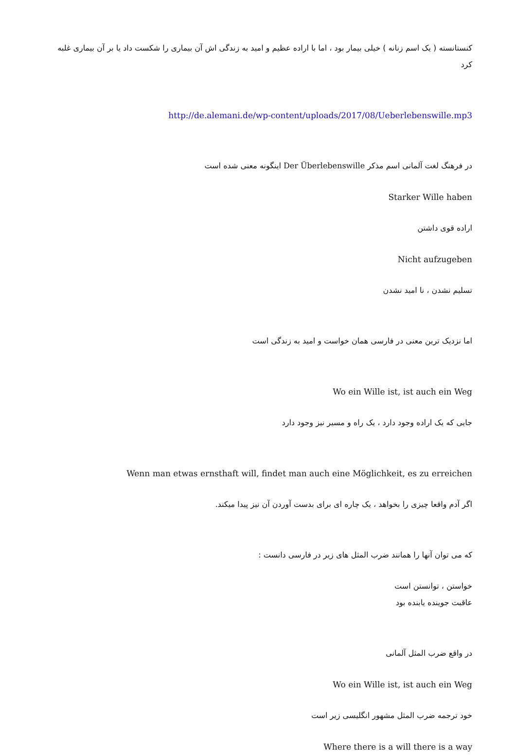کنستانسته ( یک اسم زنانه ) خیلی بیمار بود ، اما با اراده عظیم و امید به زندگی اش آن بیماری را شکست داد یا بر آن بیماری غلبه کرد
http://de.alemani.de/wp-content/uploads/2017/08/Ueberlebenswille.mp3
در فرهنگ لغت آلمانی اسم مذکر Der Überlebenswille اینگونه معنی شده است
Starker Wille haben
اراده قوی داشتن
Nicht aufzugeben
تسلیم نشدن ، نا امید نشدن
اما نزدیک ترین معنی در فارسی همان خواست و امید به زندگی است
Wo ein Wille ist, ist auch ein Weg
جایی که یک اراده وجود دارد ، یک راه و مسیر نیز وجود دارد
Wenn man etwas ernsthaft will, findet man auch eine Möglichkeit, es zu erreichen
اگر آدم واقعا چیزی را بخواهد ، یک چاره ای برای بدست آوردن آن نیز پیدا میکند.
که می توان آنها را همانند ضرب المثل های زیر در فارسی دانست :
خواستن ، توانستن است
عاقبت جوینده یابنده بود
در واقع ضرب المثل آلمانی
Wo ein Wille ist, ist auch ein Weg
خود ترجمه ضرب المثل مشهور انگلیسی زیر است
Where there is a will there is a way